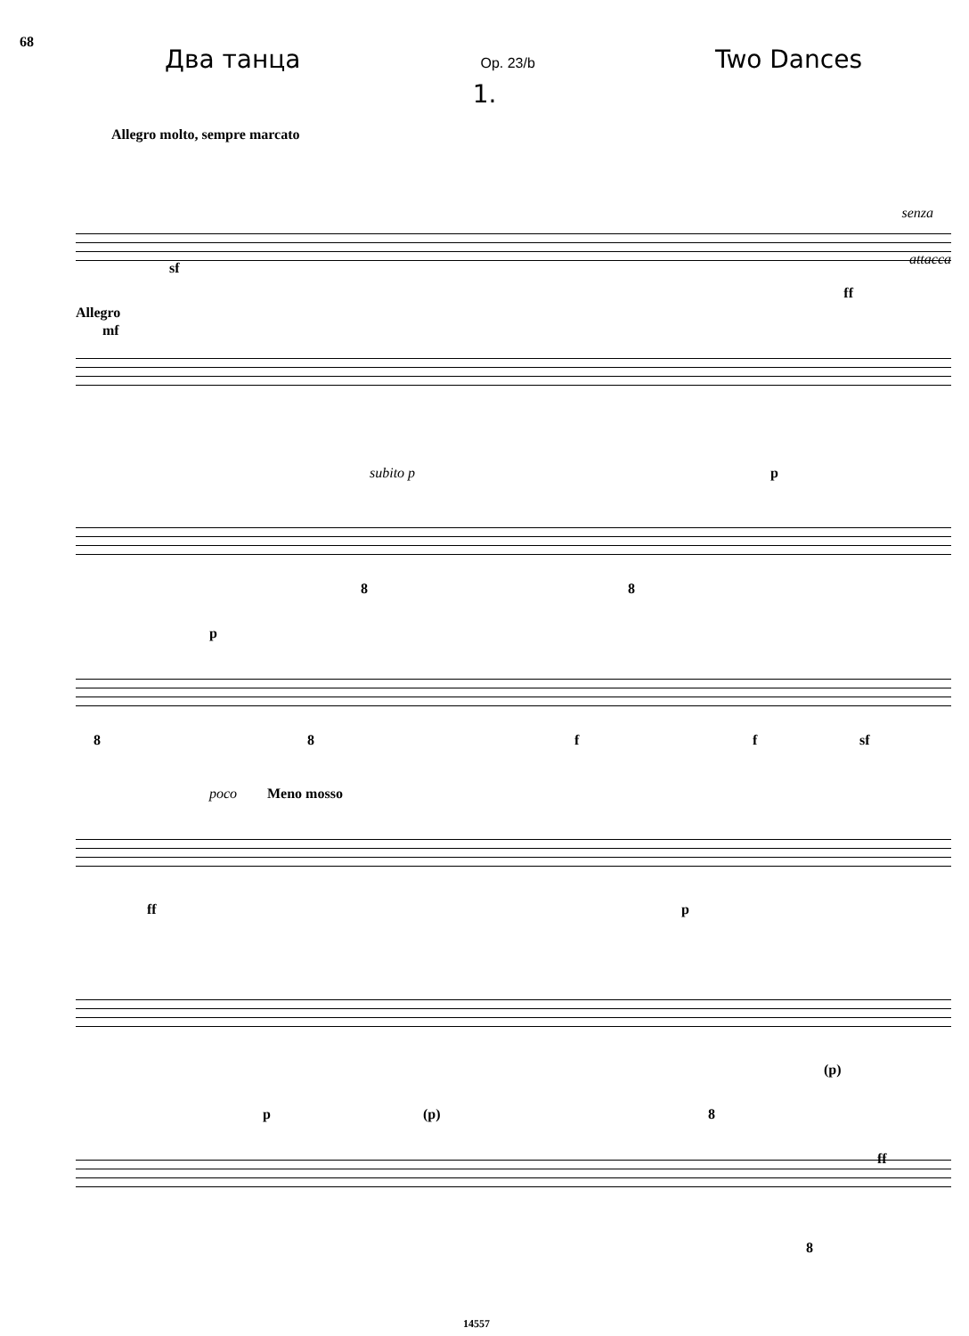68
Два танца Op. 23/b Two Dances
1.
Allegro molto, sempre marcato
sf
senza
attacca
ff
Allegro
mf
subito p p
8 8
p
8 8 f f sf
poco Meno mosso
ff p
(p)
p (p) 8
ff
8
14557